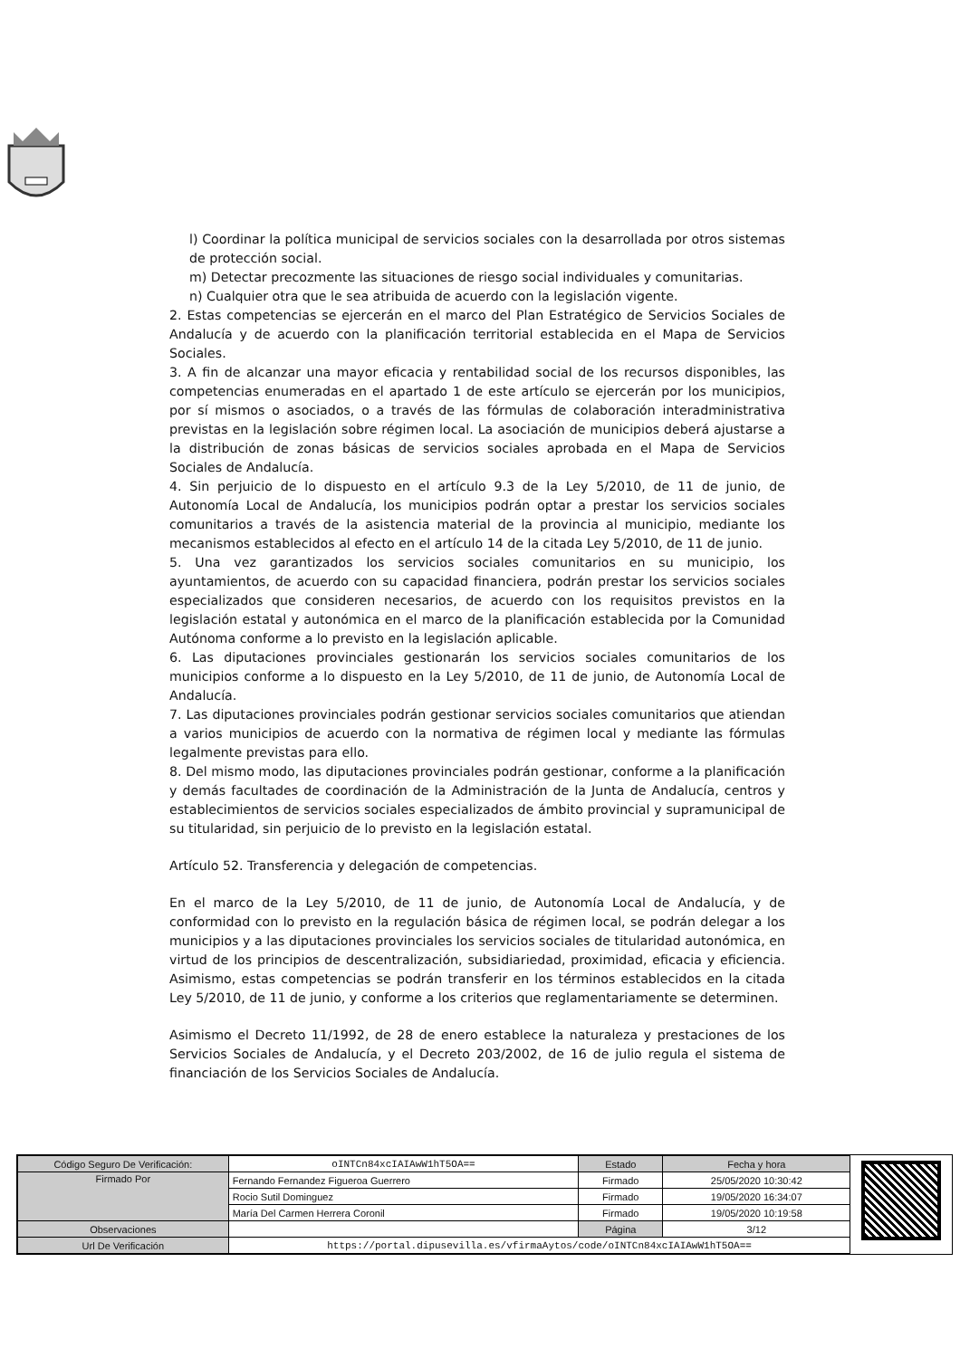l) Coordinar la política municipal de servicios sociales con la desarrollada por otros sistemas de protección social.
m) Detectar precozmente las situaciones de riesgo social individuales y comunitarias.
n) Cualquier otra que le sea atribuida de acuerdo con la legislación vigente.
2. Estas competencias se ejercerán en el marco del Plan Estratégico de Servicios Sociales de Andalucía y de acuerdo con la planificación territorial establecida en el Mapa de Servicios Sociales.
3. A fin de alcanzar una mayor eficacia y rentabilidad social de los recursos disponibles, las competencias enumeradas en el apartado 1 de este artículo se ejercerán por los municipios, por sí mismos o asociados, o a través de las fórmulas de colaboración interadministrativa previstas en la legislación sobre régimen local. La asociación de municipios deberá ajustarse a la distribución de zonas básicas de servicios sociales aprobada en el Mapa de Servicios Sociales de Andalucía.
4. Sin perjuicio de lo dispuesto en el artículo 9.3 de la Ley 5/2010, de 11 de junio, de Autonomía Local de Andalucía, los municipios podrán optar a prestar los servicios sociales comunitarios a través de la asistencia material de la provincia al municipio, mediante los mecanismos establecidos al efecto en el artículo 14 de la citada Ley 5/2010, de 11 de junio.
5. Una vez garantizados los servicios sociales comunitarios en su municipio, los ayuntamientos, de acuerdo con su capacidad financiera, podrán prestar los servicios sociales especializados que consideren necesarios, de acuerdo con los requisitos previstos en la legislación estatal y autonómica en el marco de la planificación establecida por la Comunidad Autónoma conforme a lo previsto en la legislación aplicable.
6. Las diputaciones provinciales gestionarán los servicios sociales comunitarios de los municipios conforme a lo dispuesto en la Ley 5/2010, de 11 de junio, de Autonomía Local de Andalucía.
7. Las diputaciones provinciales podrán gestionar servicios sociales comunitarios que atiendan a varios municipios de acuerdo con la normativa de régimen local y mediante las fórmulas legalmente previstas para ello.
8. Del mismo modo, las diputaciones provinciales podrán gestionar, conforme a la planificación y demás facultades de coordinación de la Administración de la Junta de Andalucía, centros y establecimientos de servicios sociales especializados de ámbito provincial y supramunicipal de su titularidad, sin perjuicio de lo previsto en la legislación estatal.
Artículo 52. Transferencia y delegación de competencias.
En el marco de la Ley 5/2010, de 11 de junio, de Autonomía Local de Andalucía, y de conformidad con lo previsto en la regulación básica de régimen local, se podrán delegar a los municipios y a las diputaciones provinciales los servicios sociales de titularidad autonómica, en virtud de los principios de descentralización, subsidiariedad, proximidad, eficacia y eficiencia. Asimismo, estas competencias se podrán transferir en los términos establecidos en la citada Ley 5/2010, de 11 de junio, y conforme a los criterios que reglamentariamente se determinen.
Asimismo el Decreto 11/1992, de 28 de enero establece la naturaleza y prestaciones de los Servicios Sociales de Andalucía, y el Decreto 203/2002, de 16 de julio regula el sistema de financiación de los Servicios Sociales de Andalucía.
| Código Seguro De Verificación: | oINTCn84xcIAIAwW1hT5OA== | Estado | Fecha y hora |
| Firmado Por | Fernando Fernandez Figueroa Guerrero | Firmado | 25/05/2020 10:30:42 |
| | Rocio Sutil Dominguez | Firmado | 19/05/2020 16:34:07 |
| | María Del Carmen Herrera Coronil | Firmado | 19/05/2020 10:19:58 |
| Observaciones | | Página | 3/12 |
| Url De Verificación | https://portal.dipusevilla.es/vfirmaAytos/code/oINTCn84xcIAIAwW1hT5OA== | | |